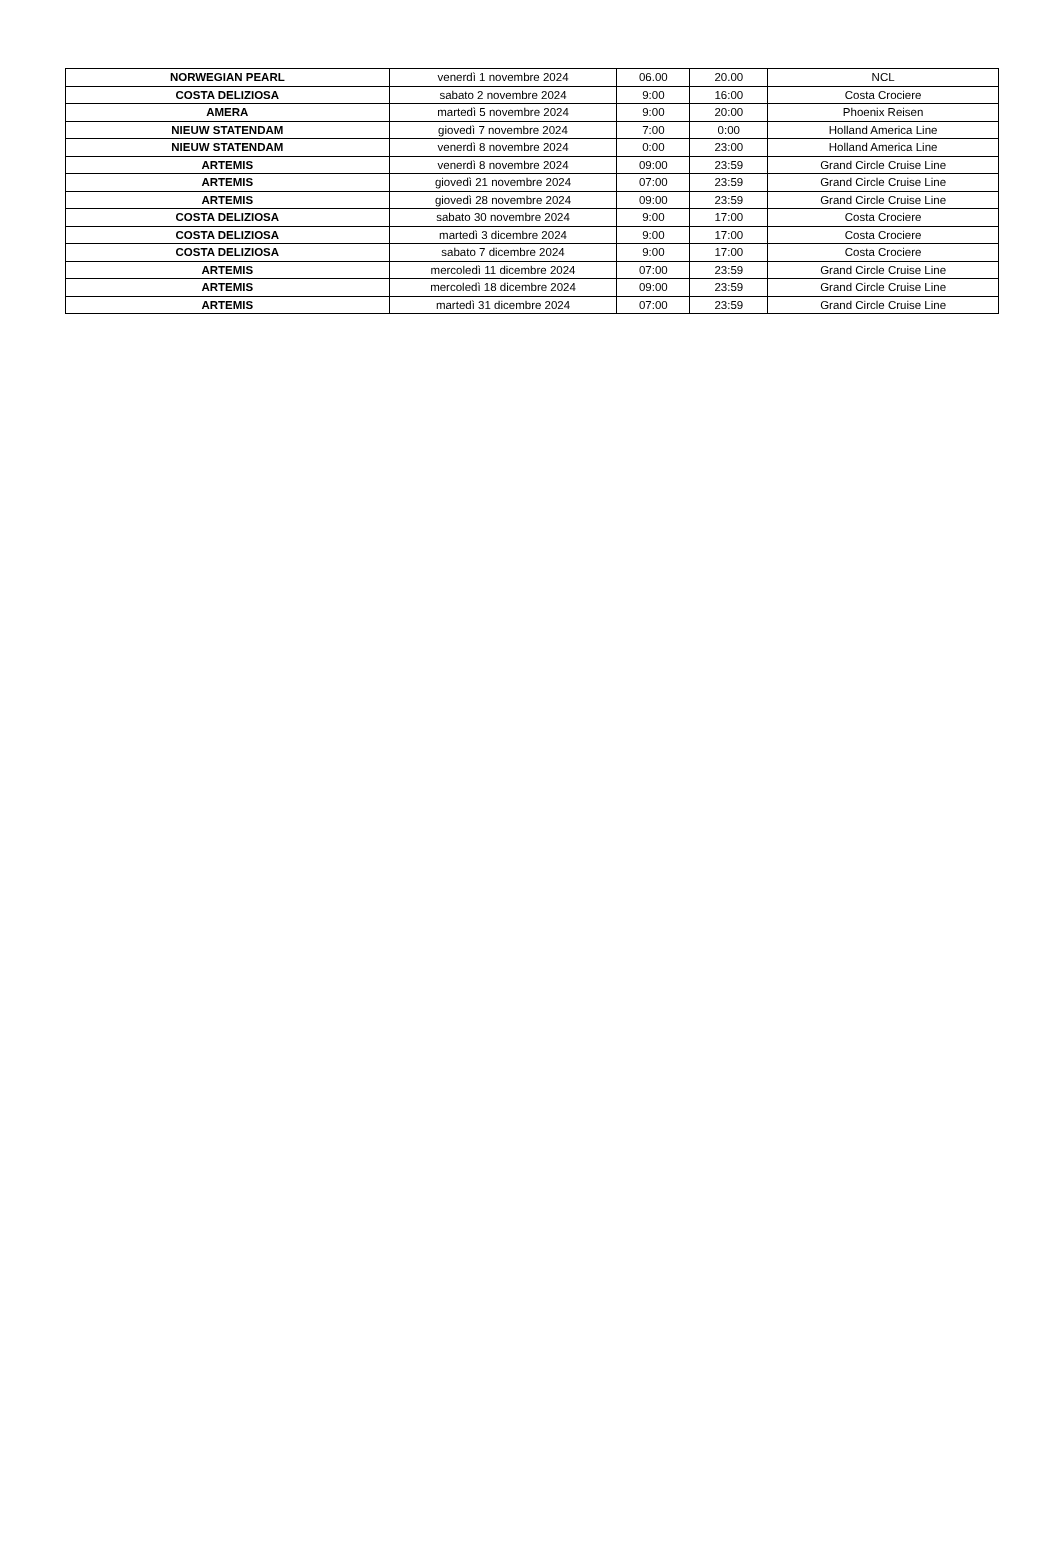| NORWEGIAN PEARL | venerdì 1 novembre 2024 | 06.00 | 20.00 | NCL |
| COSTA DELIZIOSA | sabato 2 novembre 2024 | 9:00 | 16:00 | Costa Crociere |
| AMERA | martedì 5 novembre 2024 | 9:00 | 20:00 | Phoenix Reisen |
| NIEUW STATENDAM | giovedì 7 novembre 2024 | 7:00 | 0:00 | Holland America Line |
| NIEUW STATENDAM | venerdì 8 novembre 2024 | 0:00 | 23:00 | Holland America Line |
| ARTEMIS | venerdì 8 novembre 2024 | 09:00 | 23:59 | Grand Circle Cruise Line |
| ARTEMIS | giovedì 21 novembre 2024 | 07:00 | 23:59 | Grand Circle Cruise Line |
| ARTEMIS | giovedì 28 novembre 2024 | 09:00 | 23:59 | Grand Circle Cruise Line |
| COSTA DELIZIOSA | sabato 30 novembre 2024 | 9:00 | 17:00 | Costa Crociere |
| COSTA DELIZIOSA | martedì 3 dicembre 2024 | 9:00 | 17:00 | Costa Crociere |
| COSTA DELIZIOSA | sabato 7 dicembre 2024 | 9:00 | 17:00 | Costa Crociere |
| ARTEMIS | mercoledì 11 dicembre 2024 | 07:00 | 23:59 | Grand Circle Cruise Line |
| ARTEMIS | mercoledì 18 dicembre 2024 | 09:00 | 23:59 | Grand Circle Cruise Line |
| ARTEMIS | martedì 31 dicembre 2024 | 07:00 | 23:59 | Grand Circle Cruise Line |